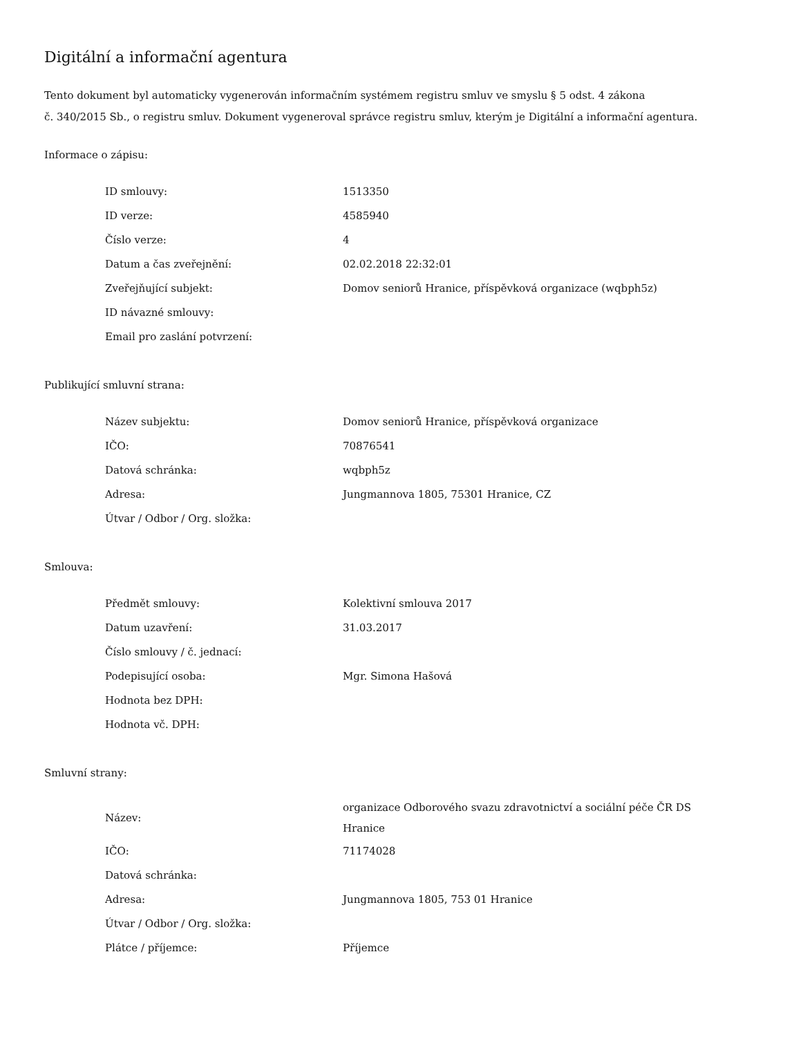Digitální a informační agentura
Tento dokument byl automaticky vygenerován informačním systémem registru smluv ve smyslu § 5 odst. 4 zákona
č. 340/2015 Sb., o registru smluv. Dokument vygeneroval správce registru smluv, kterým je Digitální a informační agentura.
Informace o zápisu:
| ID smlouvy: | 1513350 |
| ID verze: | 4585940 |
| Číslo verze: | 4 |
| Datum a čas zveřejnění: | 02.02.2018 22:32:01 |
| Zveřejňující subjekt: | Domov seniorů Hranice, příspěvková organizace (wqbph5z) |
| ID návazné smlouvy: | |
| Email pro zaslání potvrzení: | |
Publikující smluvní strana:
| Název subjektu: | Domov seniorů Hranice, příspěvková organizace |
| IČO: | 70876541 |
| Datová schránka: | wqbph5z |
| Adresa: | Jungmannova 1805, 75301 Hranice, CZ |
| Útvar / Odbor / Org. složka: | |
Smlouva:
| Předmět smlouvy: | Kolektivní smlouva 2017 |
| Datum uzavření: | 31.03.2017 |
| Číslo smlouvy / č. jednací: | |
| Podepisující osoba: | Mgr. Simona Hašová |
| Hodnota bez DPH: | |
| Hodnota vč. DPH: | |
Smluvní strany:
| Název: | organizace Odborového svazu zdravotnictví a sociální péče ČR DS Hranice |
| IČO: | 71174028 |
| Datová schránka: | |
| Adresa: | Jungmannova 1805, 753 01 Hranice |
| Útvar / Odbor / Org. složka: | |
| Plátce / příjemce: | Příjemce |